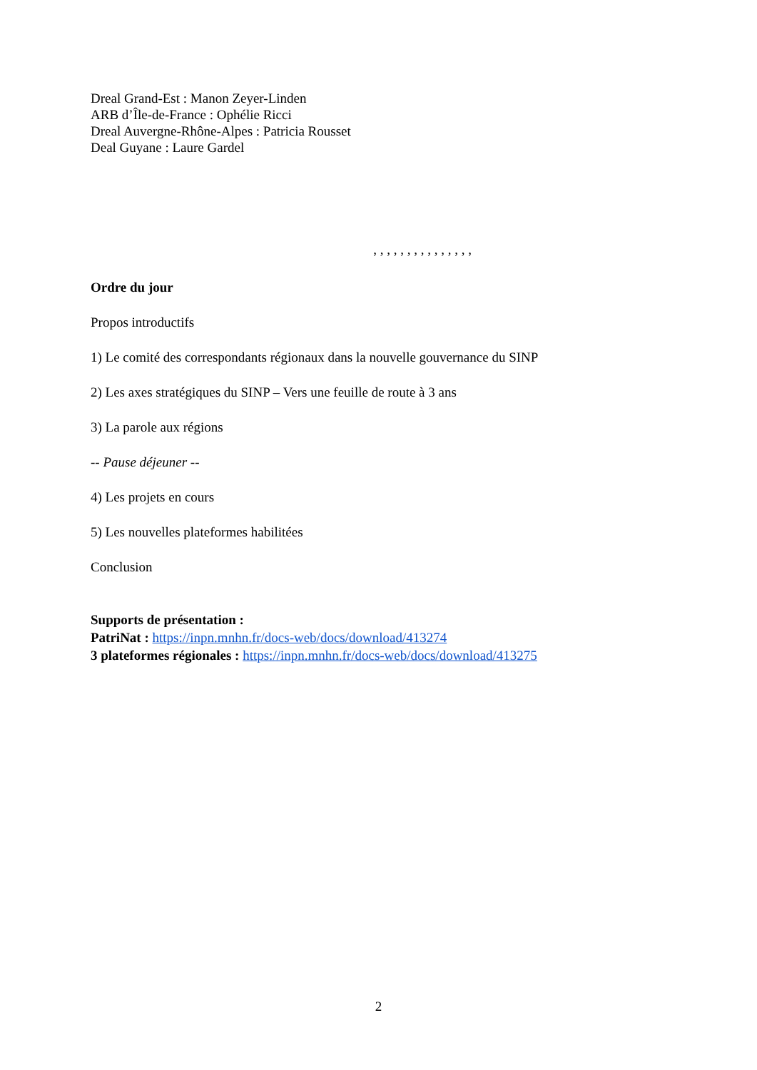Dreal Grand-Est : Manon Zeyer-Linden
ARB d’Île-de-France : Ophélie Ricci
Dreal Auvergne-Rhône-Alpes : Patricia Rousset
Deal Guyane : Laure Gardel
, , , , , , , , , , , , , , ,
Ordre du jour
Propos introductifs
1) Le comité des correspondants régionaux dans la nouvelle gouvernance du SINP
2) Les axes stratégiques du SINP – Vers une feuille de route à 3 ans
3) La parole aux régions
-- Pause déjeuner --
4) Les projets en cours
5) Les nouvelles plateformes habilitées
Conclusion
Supports de présentation :
PatriNat : https://inpn.mnhn.fr/docs-web/docs/download/413274
3 plateformes régionales : https://inpn.mnhn.fr/docs-web/docs/download/413275
2